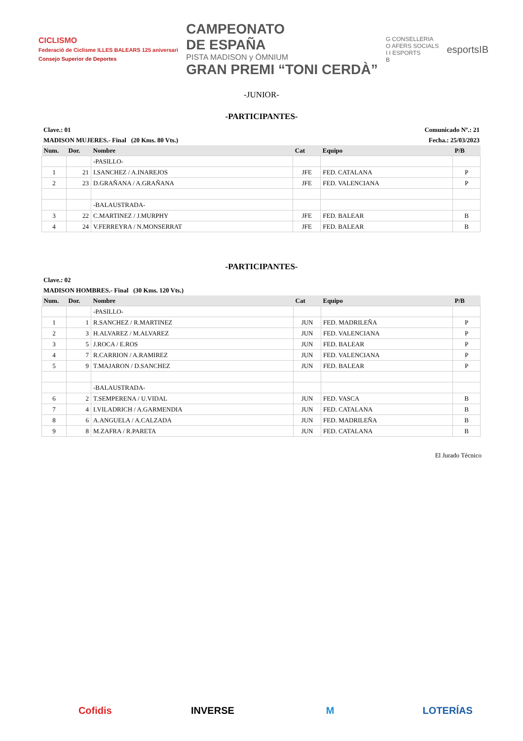CICLISMO
Federació de Ciclisme ILLES BALEARS 125 aniversari
Consejo Superior de Deportes
CAMPEONATO
DE ESPAÑA
PISTA MADISON y ÓMNIUM
GRAN PREMI “TONI CERDÀ”
G CONSELLERIA
O AFERS SOCIALS
I I ESPORTS
B
esportsIB
-JUNIOR-
-PARTICIPANTES-
Clave.: 01 Comunicado Nº.: 21
MADISON MUJERES.- Final (20 Kms. 80 Vts.) Fecha.: 25/03/2023
| Num. | Dor. | Nombre | Cat | Equipo | P/B |
| --- | --- | --- | --- | --- | --- |
| | | -PASILLO- | | | |
| 1 | 21 | I.SANCHEZ / A.INAREJOS | JFE | FED. CATALANA | P |
| 2 | 23 | D.GRAÑANA / A.GRAÑANA | JFE | FED. VALENCIANA | P |
| | | -BALAUSTRADA- | | | |
| 3 | 22 | C.MARTINEZ / J.MURPHY | JFE | FED. BALEAR | B |
| 4 | 24 | V.FERREYRA / N.MONSERRAT | JFE | FED. BALEAR | B |
-PARTICIPANTES-
Clave.: 02
MADISON HOMBRES.- Final (30 Kms. 120 Vts.)
| Num. | Dor. | Nombre | Cat | Equipo | P/B |
| --- | --- | --- | --- | --- | --- |
| | | -PASILLO- | | | |
| 1 | 1 | R.SANCHEZ / R.MARTINEZ | JUN | FED. MADRILEÑA | P |
| 2 | 3 | H.ALVAREZ / M.ALVAREZ | JUN | FED. VALENCIANA | P |
| 3 | 5 | J.ROCA / E.ROS | JUN | FED. BALEAR | P |
| 4 | 7 | R.CARRION / A.RAMIREZ | JUN | FED. VALENCIANA | P |
| 5 | 9 | T.MAJARON / D.SANCHEZ | JUN | FED. BALEAR | P |
| | | -BALAUSTRADA- | | | |
| 6 | 2 | T.SEMPERENA / U.VIDAL | JUN | FED. VASCA | B |
| 7 | 4 | I.VILADRICH / A.GARMENDIA | JUN | FED. CATALANA | B |
| 8 | 6 | A.ANGUELA / A.CALZADA | JUN | FED. MADRILEÑA | B |
| 9 | 8 | M.ZAFRA / R.PARETA | JUN | FED. CATALANA | B |
El Jurado Técnico
Cofidis INVERSE M LOTERÍAS